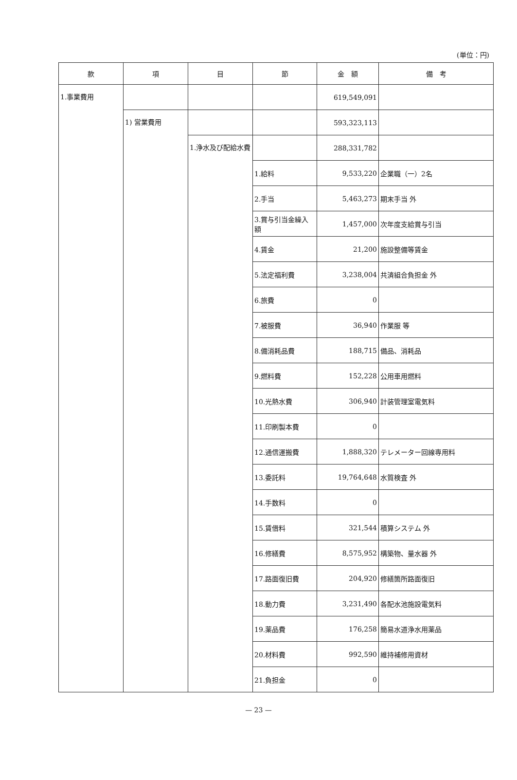(単位：円)
| 款 | 項 | 目 | 節 | 金 額 | 備 考 |
| --- | --- | --- | --- | --- | --- |
| 1.事業費用 | | | | 619,549,091 | |
| | 1) 営業費用 | | | 593,323,113 | |
| | | 1.浄水及び配給水費 | | 288,331,782 | |
| | | | 1.給料 | 9,533,220 | 企業職（一）2名 |
| | | | 2.手当 | 5,463,273 | 期末手当 外 |
| | | | 3.賞与引当金繰入額 | 1,457,000 | 次年度支給賞与引当 |
| | | | 4.賃金 | 21,200 | 施設整備等賃金 |
| | | | 5.法定福利費 | 3,238,004 | 共済組合負担金 外 |
| | | | 6.旅費 | 0 | |
| | | | 7.被服費 | 36,940 | 作業服 等 |
| | | | 8.備消耗品費 | 188,715 | 備品、消耗品 |
| | | | 9.燃料費 | 152,228 | 公用車用燃料 |
| | | | 10.光熱水費 | 306,940 | 計装管理室電気料 |
| | | | 11.印刷製本費 | 0 | |
| | | | 12.通信運搬費 | 1,888,320 | テレメーター回線専用料 |
| | | | 13.委託料 | 19,764,648 | 水質検査 外 |
| | | | 14.手数料 | 0 | |
| | | | 15.賃借料 | 321,544 | 積算システム 外 |
| | | | 16.修繕費 | 8,575,952 | 構築物、量水器 外 |
| | | | 17.路面復旧費 | 204,920 | 修繕箇所路面復旧 |
| | | | 18.動力費 | 3,231,490 | 各配水池施設電気料 |
| | | | 19.薬品費 | 176,258 | 簡易水道浄水用薬品 |
| | | | 20.材料費 | 992,590 | 維持補修用資材 |
| | | | 21.負担金 | 0 | |
— 23 —